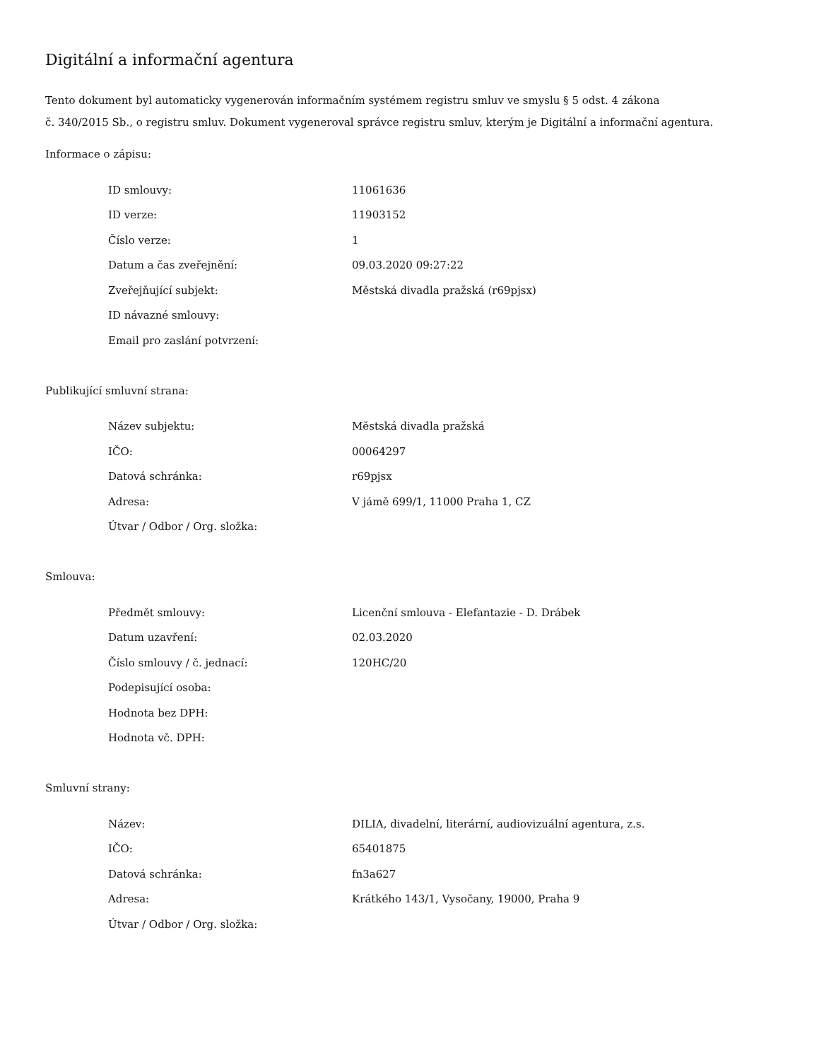Digitální a informační agentura
Tento dokument byl automaticky vygenerován informačním systémem registru smluv ve smyslu § 5 odst. 4 zákona
č. 340/2015 Sb., o registru smluv. Dokument vygeneroval správce registru smluv, kterým je Digitální a informační agentura.
Informace o zápisu:
| ID smlouvy: | 11061636 |
| ID verze: | 11903152 |
| Číslo verze: | 1 |
| Datum a čas zveřejnění: | 09.03.2020 09:27:22 |
| Zveřejňující subjekt: | Městská divadla pražská (r69pjsx) |
| ID návazné smlouvy: | |
| Email pro zaslání potvrzení: | |
Publikující smluvní strana:
| Název subjektu: | Městská divadla pražská |
| IČO: | 00064297 |
| Datová schránka: | r69pjsx |
| Adresa: | V jámě 699/1, 11000 Praha 1, CZ |
| Útvar / Odbor / Org. složka: | |
Smlouva:
| Předmět smlouvy: | Licenční smlouva - Elefantazie - D. Drábek |
| Datum uzavření: | 02.03.2020 |
| Číslo smlouvy / č. jednací: | 120HC/20 |
| Podepisující osoba: | |
| Hodnota bez DPH: | |
| Hodnota vč. DPH: | |
Smluvní strany:
| Název: | DILIA, divadelní, literární, audiovizuální agentura, z.s. |
| IČO: | 65401875 |
| Datová schránka: | fn3a627 |
| Adresa: | Krátkého 143/1, Vysočany, 19000, Praha 9 |
| Útvar / Odbor / Org. složka: | |